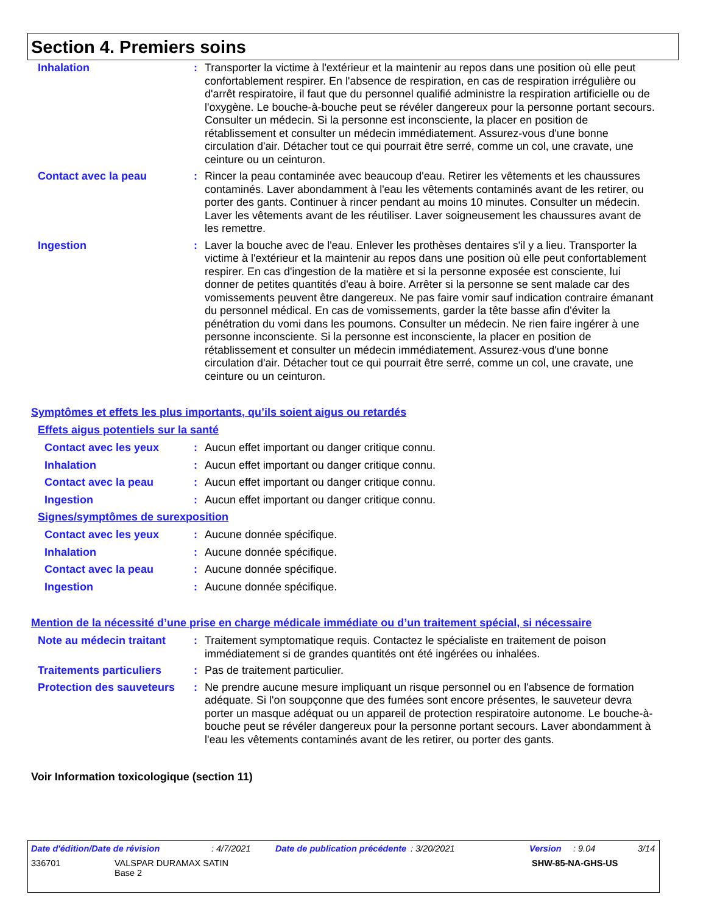Section 4. Premiers soins
Inhalation : Transporter la victime à l'extérieur et la maintenir au repos dans une position où elle peut confortablement respirer. En l'absence de respiration, en cas de respiration irrégulière ou d'arrêt respiratoire, il faut que du personnel qualifié administre la respiration artificielle ou de l'oxygène. Le bouche-à-bouche peut se révéler dangereux pour la personne portant secours. Consulter un médecin. Si la personne est inconsciente, la placer en position de rétablissement et consulter un médecin immédiatement. Assurez-vous d'une bonne circulation d'air. Détacher tout ce qui pourrait être serré, comme un col, une cravate, une ceinture ou un ceinturon.
Contact avec la peau : Rincer la peau contaminée avec beaucoup d'eau. Retirer les vêtements et les chaussures contaminés. Laver abondamment à l'eau les vêtements contaminés avant de les retirer, ou porter des gants. Continuer à rincer pendant au moins 10 minutes. Consulter un médecin. Laver les vêtements avant de les réutiliser. Laver soigneusement les chaussures avant de les remettre.
Ingestion : Laver la bouche avec de l'eau. Enlever les prothèses dentaires s'il y a lieu. Transporter la victime à l'extérieur et la maintenir au repos dans une position où elle peut confortablement respirer. En cas d'ingestion de la matière et si la personne exposée est consciente, lui donner de petites quantités d'eau à boire. Arrêter si la personne se sent malade car des vomissements peuvent être dangereux. Ne pas faire vomir sauf indication contraire émanant du personnel médical. En cas de vomissements, garder la tête basse afin d'éviter la pénétration du vomi dans les poumons. Consulter un médecin. Ne rien faire ingérer à une personne inconsciente. Si la personne est inconsciente, la placer en position de rétablissement et consulter un médecin immédiatement. Assurez-vous d'une bonne circulation d'air. Détacher tout ce qui pourrait être serré, comme un col, une cravate, une ceinture ou un ceinturon.
Symptômes et effets les plus importants, qu’ils soient aigus ou retardés
Effets aigus potentiels sur la santé
Contact avec les yeux : Aucun effet important ou danger critique connu.
Inhalation : Aucun effet important ou danger critique connu.
Contact avec la peau : Aucun effet important ou danger critique connu.
Ingestion : Aucun effet important ou danger critique connu.
Signes/symptômes de surexposition
Contact avec les yeux : Aucune donnée spécifique.
Inhalation : Aucune donnée spécifique.
Contact avec la peau : Aucune donnée spécifique.
Ingestion : Aucune donnée spécifique.
Mention de la nécessité d’une prise en charge médicale immédiate ou d’un traitement spécial, si nécessaire
Note au médecin traitant
: Traitement symptomatique requis. Contactez le spécialiste en traitement de poison immédiatement si de grandes quantités ont été ingérées ou inhalées.
Traitements particuliers
: Pas de traitement particulier.
Protection des sauveteurs
: Ne prendre aucune mesure impliquant un risque personnel ou en l'absence de formation adéquate. Si l'on soupçonne que des fumées sont encore présentes, le sauveteur devra porter un masque adéquat ou un appareil de protection respiratoire autonome. Le bouche-à-bouche peut se révéler dangereux pour la personne portant secours. Laver abondamment à l'eau les vêtements contaminés avant de les retirer, ou porter des gants.
Voir Information toxicologique (section 11)
Date d'édition/Date de révision: 4/7/2021 Date de publication précédente: 3/20/2021 Version: 9.04 3/14
336701 VALSPAR DURAMAX SATIN
Base 2 SHW-85-NA-GHS-US